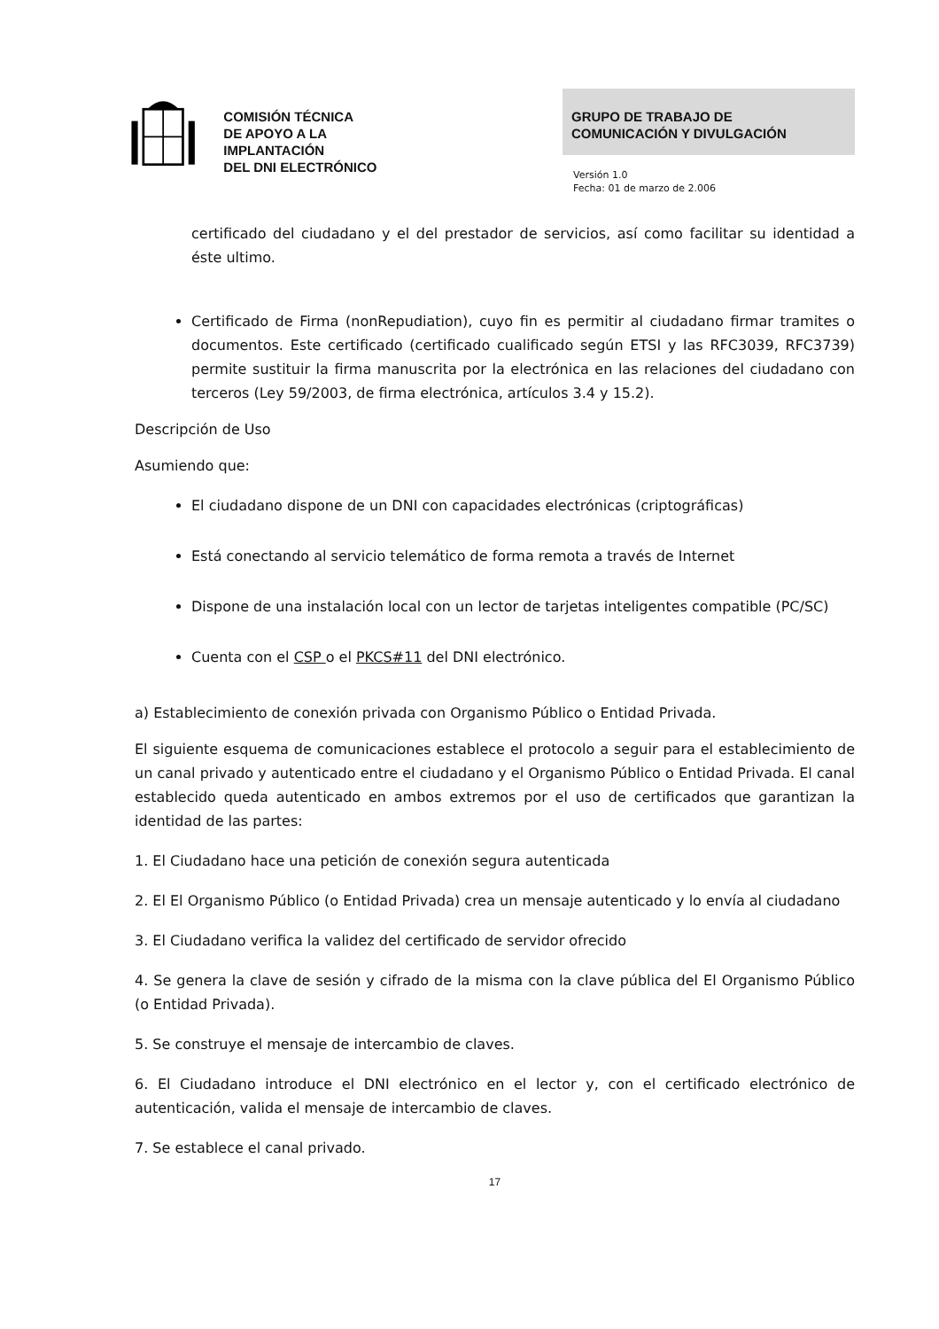COMISIÓN TÉCNICA
DE APOYO A LA
IMPLANTACIÓN
DEL DNI ELECTRÓNICO
GRUPO DE TRABAJO DE
COMUNICACIÓN Y DIVULGACIÓN
Versión 1.0
Fecha: 01 de marzo de 2.006
certificado del ciudadano y el del prestador de servicios, así como facilitar su identidad a éste ultimo.
Certificado de Firma (nonRepudiation), cuyo fin es permitir al ciudadano firmar tramites o documentos. Este certificado (certificado cualificado según ETSI y las RFC3039, RFC3739) permite sustituir la firma manuscrita por la electrónica en las relaciones del ciudadano con terceros (Ley 59/2003, de firma electrónica, artículos 3.4 y 15.2).
Descripción de Uso
Asumiendo que:
El ciudadano dispone de un DNI con capacidades electrónicas (criptográficas)
Está conectando al servicio telemático de forma remota a través de Internet
Dispone de una instalación local con un lector de tarjetas inteligentes compatible (PC/SC)
Cuenta con el CSP o el PKCS#11 del DNI electrónico.
a) Establecimiento de conexión privada con Organismo Público o Entidad Privada.
El siguiente esquema de comunicaciones establece el protocolo a seguir para el establecimiento de un canal privado y autenticado entre el ciudadano y el Organismo Público o Entidad Privada. El canal establecido queda autenticado en ambos extremos por el uso de certificados que garantizan la identidad de las partes:
1. El Ciudadano hace una petición de conexión segura autenticada
2. El El Organismo Público (o Entidad Privada) crea un mensaje autenticado y lo envía al ciudadano
3. El Ciudadano verifica la validez del certificado de servidor ofrecido
4. Se genera la clave de sesión y cifrado de la misma con la clave pública del El Organismo Público (o Entidad Privada).
5. Se construye el mensaje de intercambio de claves.
6. El Ciudadano introduce el DNI electrónico en el lector y, con el certificado electrónico de autenticación, valida el mensaje de intercambio de claves.
7. Se establece el canal privado.
17